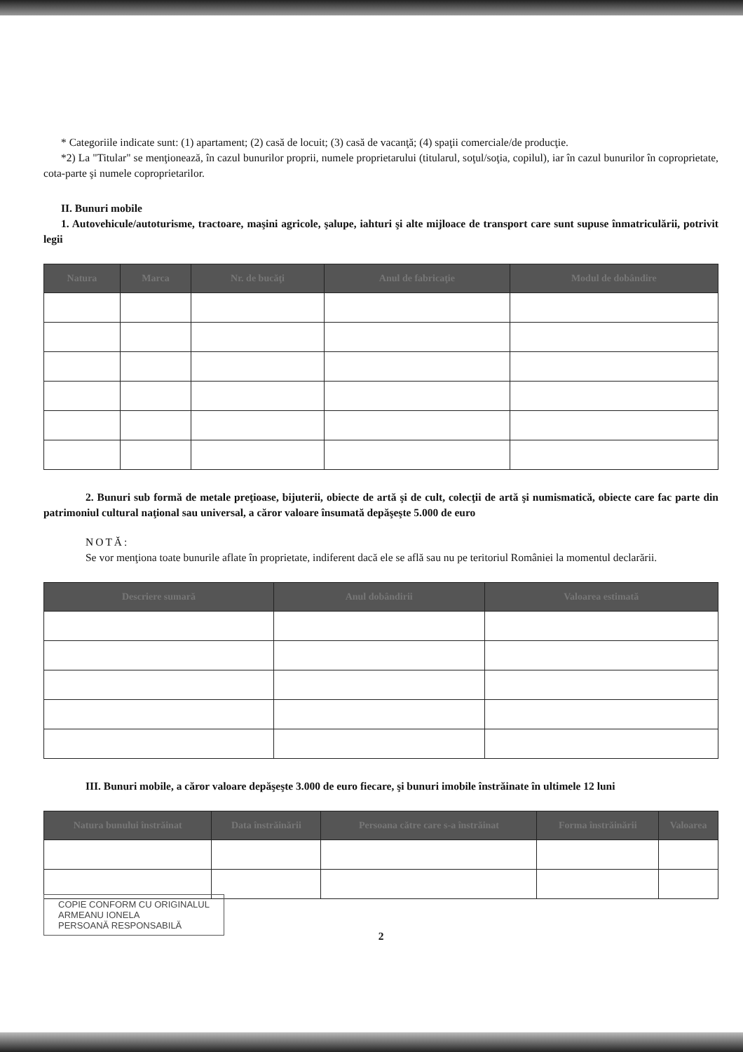* Categoriile indicate sunt: (1) apartament; (2) casă de locuit; (3) casă de vacanţă; (4) spaţii comerciale/de producţie.
*2) La "Titular" se menţionează, în cazul bunurilor proprii, numele proprietarului (titularul, soţul/soţia, copilul), iar în cazul bunurilor în coproprietate, cota-parte şi numele coproprietarilor.
II. Bunuri mobile
1. Autovehicule/autoturisme, tractoare, maşini agricole, şalupe, iahturi şi alte mijloace de transport care sunt supuse înmatriculării, potrivit legii
| Natura | Marca | Nr. de bucăţi | Anul de fabricaţie | Modul de dobândire |
| --- | --- | --- | --- | --- |
2. Bunuri sub formă de metale preţioase, bijuterii, obiecte de artă şi de cult, colecţii de artă şi numismatică, obiecte care fac parte din patrimoniul cultural naţional sau universal, a căror valoare însumată depăşeşte 5.000 de euro
NOTĂ:
Se vor menţiona toate bunurile aflate în proprietate, indiferent dacă ele se află sau nu pe teritoriul României la momentul declarării.
| Descriere sumară | Anul dobândirii | Valoarea estimată |
| --- | --- | --- |
III. Bunuri mobile, a căror valoare depăşeşte 3.000 de euro fiecare, şi bunuri imobile înstrăinate în ultimele 12 luni
| Natura bunului înstrăinat | Data înstrăinării | Persoana către care s-a înstrăinat | Forma înstrăinării | Valoarea |
| --- | --- | --- | --- | --- |
COPIE CONFORM CU ORIGINALUL
ARMEANU IONELA
PERSOANĂ RESPONSABILĂ
2